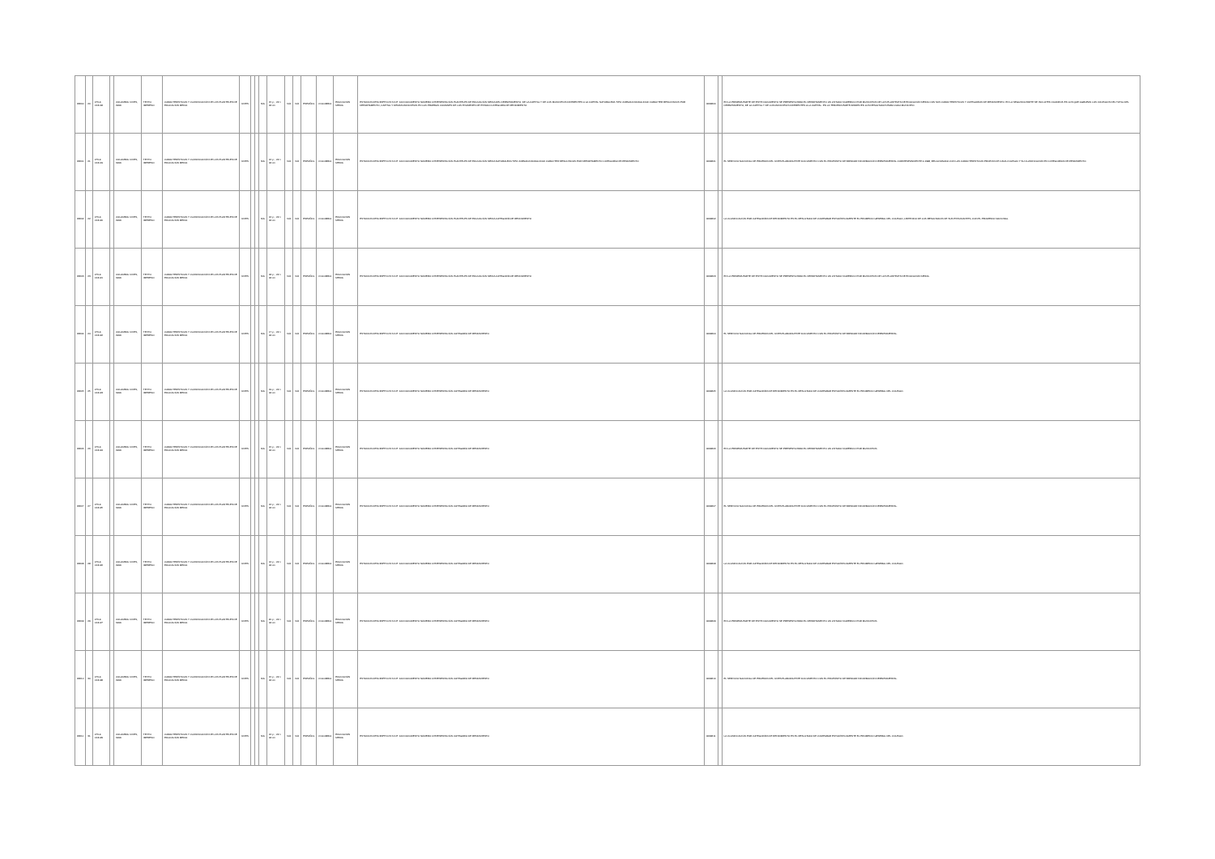| 96600 | 20 | 073-2-C13v18 | | COLOMBIA: ICFES, 1999 | TEXTO IMPRESO | CARACTERÍSTICAS Y CLASIFICACIÓN DE LOS PLANTELES DE EDUCACIÓN MEDIA | ICFES | | | N/A | 15 p. ; 22 x 18 cm | N/A | N/A | ESPAÑOL | COLOMBIA | EDUCACIÓN MEDIA | ESTUDIOS DESCRIPTIVOS S.N.P. 144 DOCUMENTO NÚMERO 4 PRESENTACIÓN PLANTELES DE EDUCACIÓN MEDIA DEL DEPARTAMENTO, DE LA CAPITAL Y DE LOS MUNICIPIOS DIFERENTES A LA CAPITAL NATURALEZA TIPO JORNADA MODALIDAD CARÁCTER RESULTADOS POR DEPARTAMENTO, CAPITAL Y DEMÁS MUNICIPIOS EN LAS PRUEBAS COMUNES DE LOS EXÁMENES DE ESTADO CATEGORÍA DE RENDIMIENTO | 0099600 | | EN LA PRIMERA PARTE DE ESTE DOCUMENTO SE PRESENTA PARA EL DEPARTAMENTO UN LISTADO NUMÉRICO POR MUNICIPIOS DE LOS PLANTELES DE EDUCACIÓN MEDIA CON SUS CARACTERÍSTICAS Y CATEGORÍAS DE RENDIMIENTO. EN LA SEGUNDA PARTE SE INCLUYEN CUADROS EN LOS QUE AGRUPAN LOS COLEGIOS DEL TOTAL DEL DEPARTAMENTO, DE LA CAPITAL Y DE LOS MUNICIPIOS DIFERENTES A LA CAPITAL. EN LA TERCERA PARTE APARECEN LOS RESULTADOS PARA CADA MUNICIPIO. |
| 96601 | 21 | 073-2-C13v19 | | COLOMBIA: ICFES, 1999 | TEXTO IMPRESO | CARACTERÍSTICAS Y CLASIFICACIÓN DE LOS PLANTELES DE EDUCACIÓN MEDIA | ICFES | | | N/A | 16 p. ; 22 x 18 cm | N/A | N/A | ESPAÑOL | COLOMBIA | EDUCACIÓN MEDIA | ESTUDIOS DESCRIPTIVOS S.N.P. 144 DOCUMENTO NÚMERO 4 PRESENTACIÓN PLANTELES DE EDUCACIÓN MEDIA NATURALEZA TIPO JORNADA MODALIDAD CARÁCTER RESULTADOS POR DEPARTAMENTO CATEGORÍA DE RENDIMIENTO | 0099601 | | EL SERVICIO NACIONAL DE PRUEBAS DEL ICFES ELABORA ESTE DOCUMENTO CON EL PROPÓSITO DE BRINDAR INFORMACIÓN DEPARTAMENTAL CORRESPONDIENTE A 1998, RELACIONADA CON LAS CARACTERÍSTICAS PROPIAS DE CADA COLEGIO Y SU CLASIFICACIÓN EN CATEGORÍAS DE RENDIMIENTO. |
| 96602 | 22 | 073-2-C13v20 | | COLOMBIA: ICFES, 1999 | TEXTO IMPRESO | CARACTERÍSTICAS Y CLASIFICACIÓN DE LOS PLANTELES DE EDUCACIÓN MEDIA | ICFES | | | N/A | 16 p. ; 22 x 18 cm | N/A | N/A | ESPAÑOL | COLOMBIA | EDUCACIÓN MEDIA | ESTUDIOS DESCRIPTIVOS S.N.P. 144 DOCUMENTO NÚMERO 4 PRESENTACIÓN PLANTELES DE EDUCACIÓN MEDIA CATEGORÍA DE RENDIMIENTO | 0099602 | | LA CLASIFICACIÓN POR CATEGORÍAS DE RENDIMIENTO ES EL RESULTADO DE COMPARAR ESTADÍSTICAMENTE EL PROMEDIO GENERAL DEL COLEGIO, OBTENIDO DE LOS RESULTADOS DE SUS ESTUDIANTES, CON EL PROMEDIO NACIONAL. |
| 96603 | 23 | 073-2-C13v21 | | COLOMBIA: ICFES, 1999 | TEXTO IMPRESO | CARACTERÍSTICAS Y CLASIFICACIÓN DE LOS PLANTELES DE EDUCACIÓN MEDIA | ICFES | | | N/A | 18 p. ; 22 x 18 cm | N/A | N/A | ESPAÑOL | COLOMBIA | EDUCACIÓN MEDIA | ESTUDIOS DESCRIPTIVOS S.N.P. 144 DOCUMENTO NÚMERO 4 PRESENTACIÓN PLANTELES DE EDUCACIÓN MEDIA CATEGORÍA DE RENDIMIENTO | 0099603 | | EN LA PRIMERA PARTE DE ESTE DOCUMENTO SE PRESENTA PARA EL DEPARTAMENTO UN LISTADO NUMÉRICO POR MUNICIPIOS DE LOS PLANTELES DE EDUCACIÓN MEDIA. |
| 96604 | 24 | 073-2-C13v22 | | COLOMBIA: ICFES, 1999 | TEXTO IMPRESO | CARACTERÍSTICAS Y CLASIFICACIÓN DE LOS PLANTELES DE EDUCACIÓN MEDIA | ICFES | | | N/A | 17 p. ; 22 x 18 cm | N/A | N/A | ESPAÑOL | COLOMBIA | EDUCACIÓN MEDIA | ESTUDIOS DESCRIPTIVOS S.N.P. 144 DOCUMENTO NÚMERO 4 PRESENTACIÓN CATEGORÍA DE RENDIMIENTO | 0099604 | | EL SERVICIO NACIONAL DE PRUEBAS DEL ICFES ELABORA ESTE DOCUMENTO CON EL PROPÓSITO DE BRINDAR INFORMACIÓN DEPARTAMENTAL. |
| 96605 | 25 | 073-2-C13v23 | | COLOMBIA: ICFES, 1999 | TEXTO IMPRESO | CARACTERÍSTICAS Y CLASIFICACIÓN DE LOS PLANTELES DE EDUCACIÓN MEDIA | ICFES | | | N/A | 19 p. ; 22 x 18 cm | N/A | N/A | ESPAÑOL | COLOMBIA | EDUCACIÓN MEDIA | ESTUDIOS DESCRIPTIVOS S.N.P. 144 DOCUMENTO NÚMERO 4 PRESENTACIÓN CATEGORÍA DE RENDIMIENTO | 0099605 | | LA CLASIFICACIÓN POR CATEGORÍAS DE RENDIMIENTO ES EL RESULTADO DE COMPARAR ESTADÍSTICAMENTE EL PROMEDIO GENERAL DEL COLEGIO. |
| 96606 | 26 | 073-2-C13v24 | | COLOMBIA: ICFES, 1999 | TEXTO IMPRESO | CARACTERÍSTICAS Y CLASIFICACIÓN DE LOS PLANTELES DE EDUCACIÓN MEDIA | ICFES | | | N/A | 15 p. ; 22 x 18 cm | N/A | N/A | ESPAÑOL | COLOMBIA | EDUCACIÓN MEDIA | ESTUDIOS DESCRIPTIVOS S.N.P. 144 DOCUMENTO NÚMERO 4 PRESENTACIÓN CATEGORÍA DE RENDIMIENTO | 0099606 | | EN LA PRIMERA PARTE DE ESTE DOCUMENTO SE PRESENTA PARA EL DEPARTAMENTO UN LISTADO NUMÉRICO POR MUNICIPIOS. |
| 96607 | 27 | 073-2-C13v25 | | COLOMBIA: ICFES, 1999 | TEXTO IMPRESO | CARACTERÍSTICAS Y CLASIFICACIÓN DE LOS PLANTELES DE EDUCACIÓN MEDIA | ICFES | | | N/A | 16 p. ; 22 x 18 cm | N/A | N/A | ESPAÑOL | COLOMBIA | EDUCACIÓN MEDIA | ESTUDIOS DESCRIPTIVOS S.N.P. 144 DOCUMENTO NÚMERO 4 PRESENTACIÓN CATEGORÍA DE RENDIMIENTO | 0099607 | | EL SERVICIO NACIONAL DE PRUEBAS DEL ICFES ELABORA ESTE DOCUMENTO CON EL PROPÓSITO DE BRINDAR INFORMACIÓN DEPARTAMENTAL. |
| 96608 | 28 | 073-2-C13v26 | | COLOMBIA: ICFES, 1999 | TEXTO IMPRESO | CARACTERÍSTICAS Y CLASIFICACIÓN DE LOS PLANTELES DE EDUCACIÓN MEDIA | ICFES | | | N/A | 16 p. ; 22 x 18 cm | N/A | N/A | ESPAÑOL | COLOMBIA | EDUCACIÓN MEDIA | ESTUDIOS DESCRIPTIVOS S.N.P. 144 DOCUMENTO NÚMERO 4 PRESENTACIÓN CATEGORÍA DE RENDIMIENTO | 0099608 | | LA CLASIFICACIÓN POR CATEGORÍAS DE RENDIMIENTO ES EL RESULTADO DE COMPARAR ESTADÍSTICAMENTE EL PROMEDIO GENERAL DEL COLEGIO. |
| 96609 | 29 | 073-2-C13v27 | | COLOMBIA: ICFES, 1999 | TEXTO IMPRESO | CARACTERÍSTICAS Y CLASIFICACIÓN DE LOS PLANTELES DE EDUCACIÓN MEDIA | ICFES | | | N/A | 20 p. ; 22 x 18 cm | N/A | N/A | ESPAÑOL | COLOMBIA | EDUCACIÓN MEDIA | ESTUDIOS DESCRIPTIVOS S.N.P. 144 DOCUMENTO NÚMERO 4 PRESENTACIÓN CATEGORÍA DE RENDIMIENTO | 0099609 | | EN LA PRIMERA PARTE DE ESTE DOCUMENTO SE PRESENTA PARA EL DEPARTAMENTO UN LISTADO NUMÉRICO POR MUNICIPIOS. |
| 96610 | 30 | 073-2-C13v28 | | COLOMBIA: ICFES, 1999 | TEXTO IMPRESO | CARACTERÍSTICAS Y CLASIFICACIÓN DE LOS PLANTELES DE EDUCACIÓN MEDIA | ICFES | | | N/A | 15 p. ; 22 x 18 cm | N/A | N/A | ESPAÑOL | COLOMBIA | EDUCACIÓN MEDIA | ESTUDIOS DESCRIPTIVOS S.N.P. 144 DOCUMENTO NÚMERO 4 PRESENTACIÓN CATEGORÍA DE RENDIMIENTO | 0099610 | | EL SERVICIO NACIONAL DE PRUEBAS DEL ICFES ELABORA ESTE DOCUMENTO CON EL PROPÓSITO DE BRINDAR INFORMACIÓN DEPARTAMENTAL. |
| 96611 | 31 | 073-2-C13v29 | | COLOMBIA: ICFES, 1999 | TEXTO IMPRESO | CARACTERÍSTICAS Y CLASIFICACIÓN DE LOS PLANTELES DE EDUCACIÓN MEDIA | ICFES | | | N/A | 16 p. ; 22 x 18 cm | N/A | N/A | ESPAÑOL | COLOMBIA | EDUCACIÓN MEDIA | ESTUDIOS DESCRIPTIVOS S.N.P. 144 DOCUMENTO NÚMERO 4 PRESENTACIÓN CATEGORÍA DE RENDIMIENTO | 0099611 | | LA CLASIFICACIÓN POR CATEGORÍAS DE RENDIMIENTO ES EL RESULTADO DE COMPARAR ESTADÍSTICAMENTE EL PROMEDIO GENERAL DEL COLEGIO. |